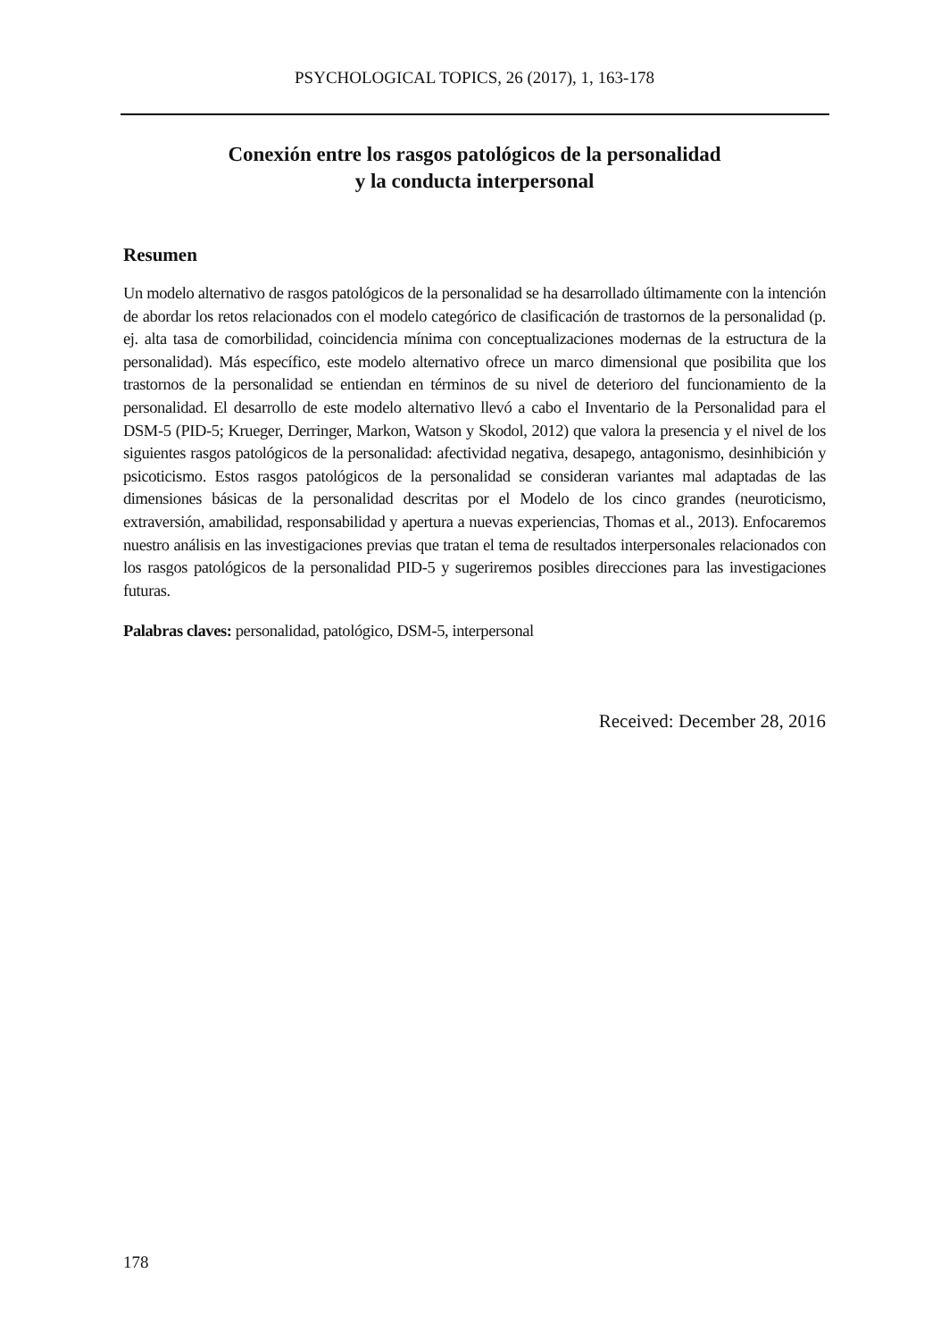PSYCHOLOGICAL TOPICS, 26 (2017), 1, 163-178
Conexión entre los rasgos patológicos de la personalidad
y la conducta interpersonal
Resumen
Un modelo alternativo de rasgos patológicos de la personalidad se ha desarrollado últimamente con la intención de abordar los retos relacionados con el modelo categórico de clasificación de trastornos de la personalidad (p. ej. alta tasa de comorbilidad, coincidencia mínima con conceptualizaciones modernas de la estructura de la personalidad). Más específico, este modelo alternativo ofrece un marco dimensional que posibilita que los trastornos de la personalidad se entiendan en términos de su nivel de deterioro del funcionamiento de la personalidad. El desarrollo de este modelo alternativo llevó a cabo el Inventario de la Personalidad para el DSM-5 (PID-5; Krueger, Derringer, Markon, Watson y Skodol, 2012) que valora la presencia y el nivel de los siguientes rasgos patológicos de la personalidad: afectividad negativa, desapego, antagonismo, desinhibición y psicoticismo. Estos rasgos patológicos de la personalidad se consideran variantes mal adaptadas de las dimensiones básicas de la personalidad descritas por el Modelo de los cinco grandes (neuroticismo, extraversión, amabilidad, responsabilidad y apertura a nuevas experiencias, Thomas et al., 2013). Enfocaremos nuestro análisis en las investigaciones previas que tratan el tema de resultados interpersonales relacionados con los rasgos patológicos de la personalidad PID-5 y sugeriremos posibles direcciones para las investigaciones futuras.
Palabras claves: personalidad, patológico, DSM-5, interpersonal
Received: December 28, 2016
178